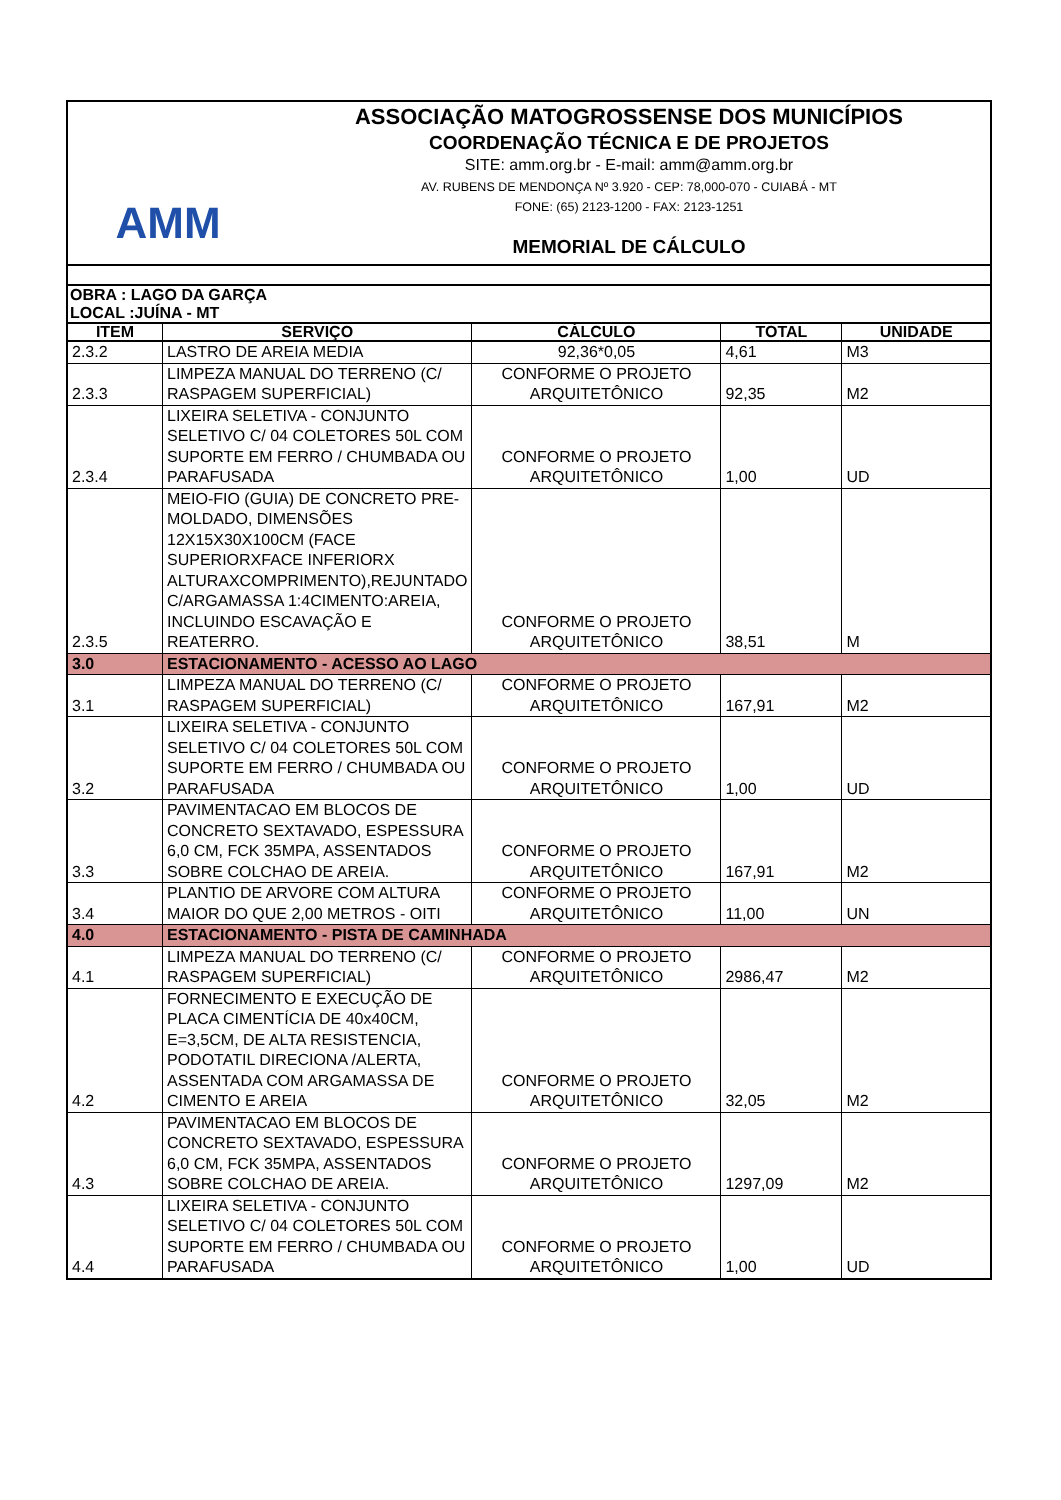AMM
ASSOCIAÇÃO MATOGROSSENSE DOS MUNICÍPIOS
COORDENAÇÃO TÉCNICA E DE PROJETOS
SITE: amm.org.br - E-mail: amm@amm.org.br
AV. RUBENS DE MENDONÇA Nº 3.920 - CEP: 78,000-070 - CUIABÁ - MT
FONE: (65) 2123-1200 - FAX: 2123-1251
MEMORIAL DE CÁLCULO
OBRA : LAGO DA GARÇA
LOCAL :JUÍNA - MT
| ITEM | SERVIÇO | CÁLCULO | TOTAL | UNIDADE |
| --- | --- | --- | --- | --- |
| 2.3.2 | LASTRO DE AREIA MEDIA | 92,36*0,05 | 4,61 | M3 |
| 2.3.3 | LIMPEZA MANUAL DO TERRENO (C/ RASPAGEM SUPERFICIAL) | CONFORME O PROJETO ARQUITETÔNICO | 92,35 | M2 |
| 2.3.4 | LIXEIRA SELETIVA - CONJUNTO SELETIVO C/ 04 COLETORES 50L COM SUPORTE EM FERRO / CHUMBADA OU PARAFUSADA | CONFORME O PROJETO ARQUITETÔNICO | 1,00 | UD |
| 2.3.5 | MEIO-FIO (GUIA) DE CONCRETO PRE-MOLDADO, DIMENSÕES 12X15X30X100CM (FACE SUPERIORXFACE INFERIORX ALTURAXCOMPRIMENTO),REJUNTADO C/ARGAMASSA 1:4CIMENTO:AREIA, INCLUINDO ESCAVAÇÃO E REATERRO. | CONFORME O PROJETO ARQUITETÔNICO | 38,51 | M |
| 3.0 | ESTACIONAMENTO - ACESSO AO LAGO | | | |
| 3.1 | LIMPEZA MANUAL DO TERRENO (C/ RASPAGEM SUPERFICIAL) | CONFORME O PROJETO ARQUITETÔNICO | 167,91 | M2 |
| 3.2 | LIXEIRA SELETIVA - CONJUNTO SELETIVO C/ 04 COLETORES 50L COM SUPORTE EM FERRO / CHUMBADA OU PARAFUSADA | CONFORME O PROJETO ARQUITETÔNICO | 1,00 | UD |
| 3.3 | PAVIMENTACAO EM BLOCOS DE CONCRETO SEXTAVADO, ESPESSURA 6,0 CM, FCK 35MPA, ASSENTADOS SOBRE COLCHAO DE AREIA. | CONFORME O PROJETO ARQUITETÔNICO | 167,91 | M2 |
| 3.4 | PLANTIO DE ARVORE COM ALTURA MAIOR DO QUE 2,00 METROS - OITI | CONFORME O PROJETO ARQUITETÔNICO | 11,00 | UN |
| 4.0 | ESTACIONAMENTO - PISTA DE CAMINHADA | | | |
| 4.1 | LIMPEZA MANUAL DO TERRENO (C/ RASPAGEM SUPERFICIAL) | CONFORME O PROJETO ARQUITETÔNICO | 2986,47 | M2 |
| 4.2 | FORNECIMENTO E EXECUÇÃO DE PLACA CIMENTÍCIA DE 40x40CM, E=3,5CM, DE ALTA RESISTENCIA, PODOTATIL DIRECIONA /ALERTA, ASSENTADA COM ARGAMASSA DE CIMENTO E AREIA | CONFORME O PROJETO ARQUITETÔNICO | 32,05 | M2 |
| 4.3 | PAVIMENTACAO EM BLOCOS DE CONCRETO SEXTAVADO, ESPESSURA 6,0 CM, FCK 35MPA, ASSENTADOS SOBRE COLCHAO DE AREIA. | CONFORME O PROJETO ARQUITETÔNICO | 1297,09 | M2 |
| 4.4 | LIXEIRA SELETIVA - CONJUNTO SELETIVO C/ 04 COLETORES 50L COM SUPORTE EM FERRO / CHUMBADA OU PARAFUSADA | CONFORME O PROJETO ARQUITETÔNICO | 1,00 | UD |